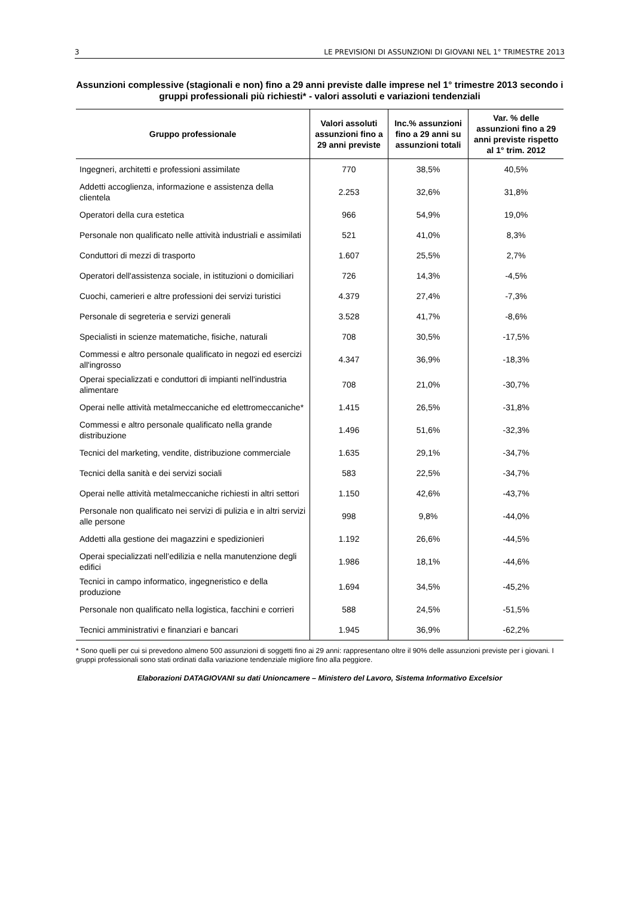3 LE PREVISIONI DI ASSUNZIONI DI GIOVANI NEL 1° TRIMESTRE 2013
Assunzioni complessive (stagionali e non) fino a 29 anni previste dalle imprese nel 1° trimestre 2013 secondo i gruppi professionali più richiesti* - valori assoluti e variazioni tendenziali
| Gruppo professionale | Valori assoluti assunzioni fino a 29 anni previste | Inc.% assunzioni fino a 29 anni su assunzioni totali | Var. % delle assunzioni fino a 29 anni previste rispetto al 1° trim. 2012 |
| --- | --- | --- | --- |
| Ingegneri, architetti e professioni assimilate | 770 | 38,5% | 40,5% |
| Addetti accoglienza, informazione e assistenza della clientela | 2.253 | 32,6% | 31,8% |
| Operatori della cura estetica | 966 | 54,9% | 19,0% |
| Personale non qualificato nelle attività industriali e assimilati | 521 | 41,0% | 8,3% |
| Conduttori di mezzi di trasporto | 1.607 | 25,5% | 2,7% |
| Operatori dell'assistenza sociale, in istituzioni o domiciliari | 726 | 14,3% | -4,5% |
| Cuochi, camerieri e altre professioni dei servizi turistici | 4.379 | 27,4% | -7,3% |
| Personale di segreteria e servizi generali | 3.528 | 41,7% | -8,6% |
| Specialisti in scienze matematiche, fisiche, naturali | 708 | 30,5% | -17,5% |
| Commessi e altro personale qualificato in negozi ed esercizi all'ingrosso | 4.347 | 36,9% | -18,3% |
| Operai specializzati e conduttori di impianti nell'industria alimentare | 708 | 21,0% | -30,7% |
| Operai nelle attività metalmeccaniche ed elettromeccaniche* | 1.415 | 26,5% | -31,8% |
| Commessi e altro personale qualificato nella grande distribuzione | 1.496 | 51,6% | -32,3% |
| Tecnici del marketing, vendite, distribuzione commerciale | 1.635 | 29,1% | -34,7% |
| Tecnici della sanità e dei servizi sociali | 583 | 22,5% | -34,7% |
| Operai nelle attività metalmeccaniche richiesti in altri settori | 1.150 | 42,6% | -43,7% |
| Personale non qualificato nei servizi di pulizia e in altri servizi alle persone | 998 | 9,8% | -44,0% |
| Addetti alla gestione dei magazzini e spedizionieri | 1.192 | 26,6% | -44,5% |
| Operai specializzati nell’edilizia e nella manutenzione degli edifici | 1.986 | 18,1% | -44,6% |
| Tecnici in campo informatico, ingegneristico e della produzione | 1.694 | 34,5% | -45,2% |
| Personale non qualificato nella logistica, facchini e corrieri | 588 | 24,5% | -51,5% |
| Tecnici amministrativi e finanziari e bancari | 1.945 | 36,9% | -62,2% |
* Sono quelli per cui si prevedono almeno 500 assunzioni di soggetti fino ai 29 anni: rappresentano oltre il 90% delle assunzioni previste per i giovani. I gruppi professionali sono stati ordinati dalla variazione tendenziale migliore fino alla peggiore.
Elaborazioni DATAGIOVANI su dati Unioncamere – Ministero del Lavoro, Sistema Informativo Excelsior